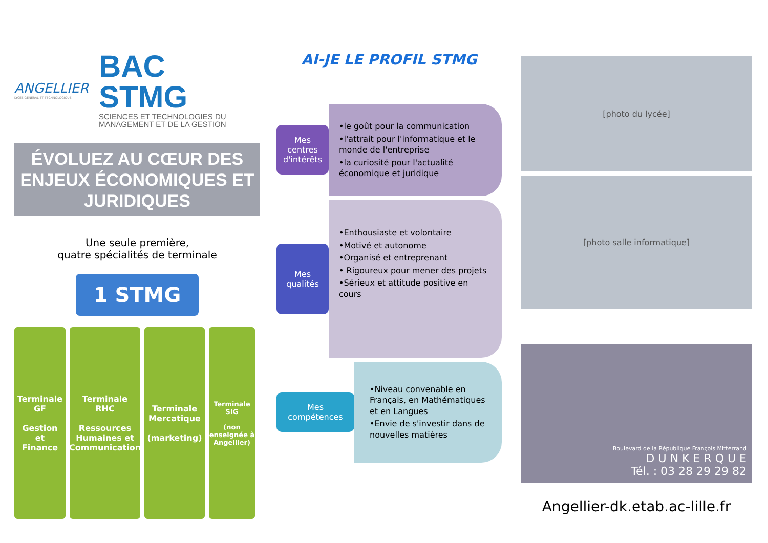ANGELLIER
LYCÉE GÉNÉRAL ET TECHNOLOGIQUE
BAC STMG
SCIENCES ET TECHNOLOGIES DU MANAGEMENT ET DE LA GESTION
ÉVOLUEZ AU CŒUR DES ENJEUX ÉCONOMIQUES ET JURIDIQUES
Une seule première,
quatre spécialités de terminale
1 STMG
Terminale
GF
Gestion
et
Finance
Terminale
RHC
Ressources
Humaines et
Communication
Terminale
Mercatique
(marketing)
Terminale
SIG
(non enseignée à Angellier)
AI-JE LE PROFIL STMG
Mes centres d'intérêts
•le goût pour la communication
•l'attrait pour l'informatique et le monde de l'entreprise
•la curiosité pour l'actualité économique et juridique
Mes qualités
•Enthousiaste et volontaire
•Motivé et autonome
•Organisé et entreprenant
• Rigoureux pour mener des projets
•Sérieux et attitude positive en cours
Mes compétences
•Niveau convenable en Français, en Mathématiques et en Langues
•Envie de s'investir dans de nouvelles matières
[photo du lycée]
[photo salle informatique]
Boulevard de la République François Mitterrand
D U N K E R Q U E
Tél. : 03 28 29 29 82
Angellier-dk.etab.ac-lille.fr